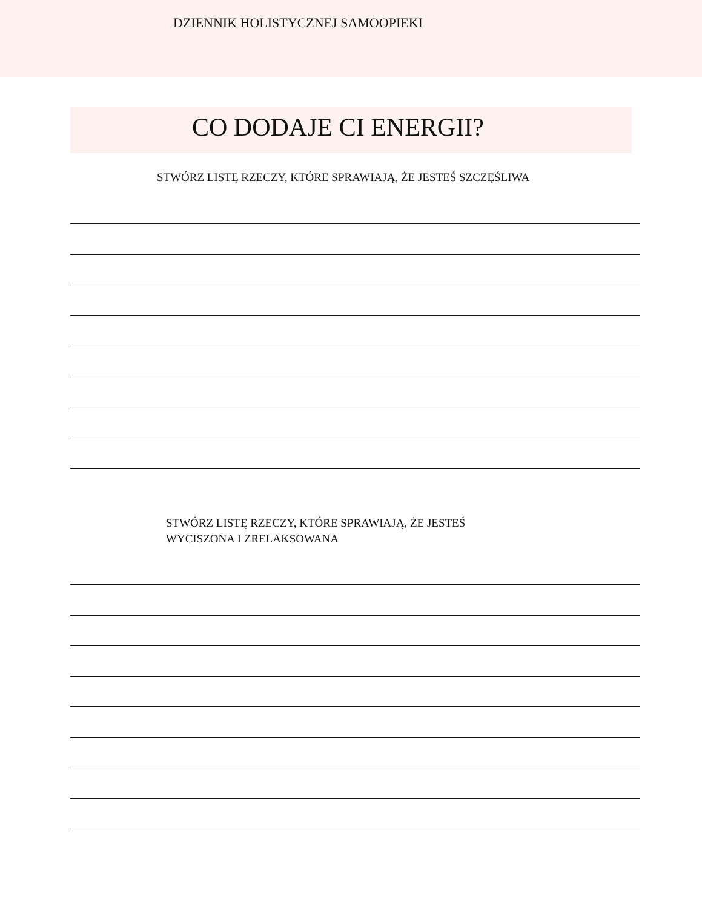DZIENNIK HOLISTYCZNEJ SAMOOPIEKI
CO DODAJE CI ENERGII?
STWÓRZ LISTĘ RZECZY, KTÓRE SPRAWIAJĄ, ŻE JESTEŚ SZCZĘŚLIWA
STWÓRZ LISTĘ RZECZY, KTÓRE SPRAWIAJĄ, ŻE JESTEŚ
WYCISZONA I ZRELAKSOWANA